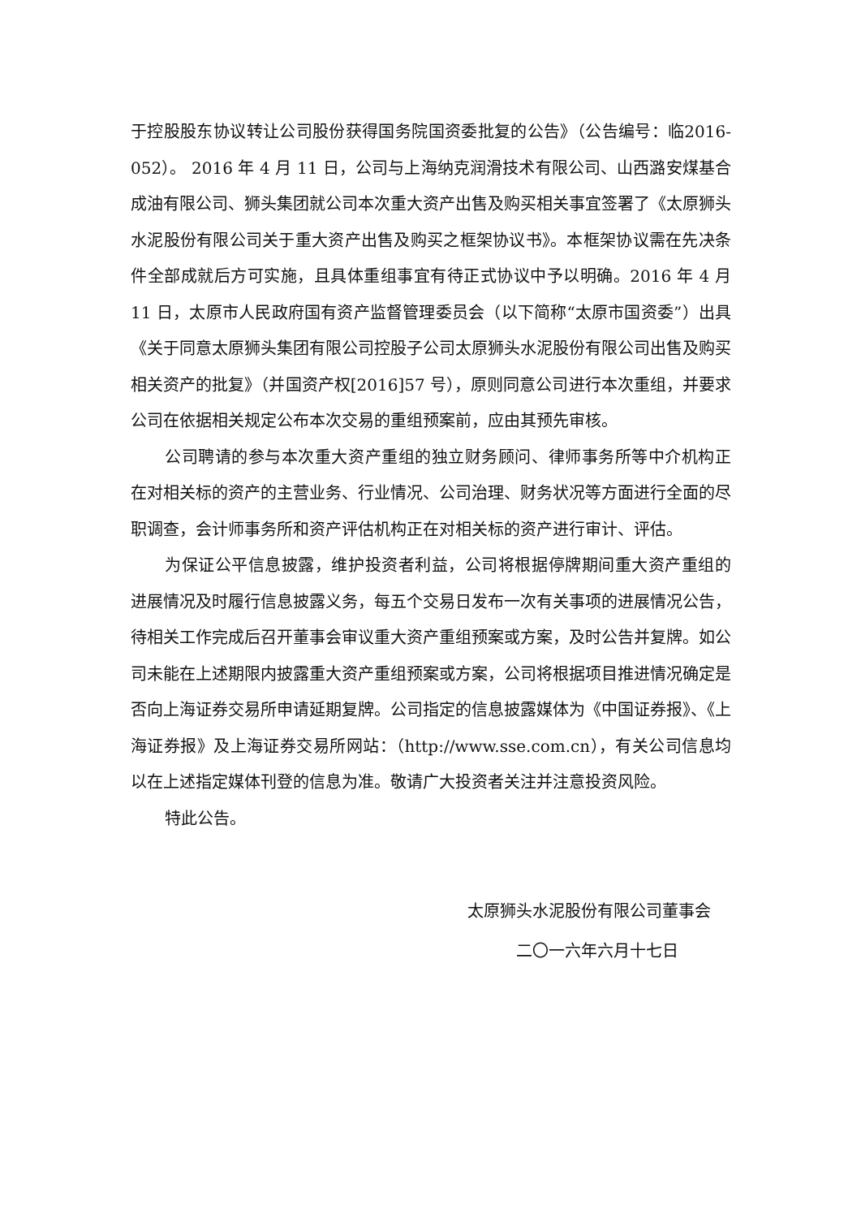于控股股东协议转让公司股份获得国务院国资委批复的公告》（公告编号：临2016-052）。 2016 年 4 月 11 日，公司与上海纳克润滑技术有限公司、山西潞安煤基合成油有限公司、狮头集团就公司本次重大资产出售及购买相关事宜签署了《太原狮头水泥股份有限公司关于重大资产出售及购买之框架协议书》。本框架协议需在先决条件全部成就后方可实施，且具体重组事宜有待正式协议中予以明确。2016 年 4 月 11 日，太原市人民政府国有资产监督管理委员会（以下简称“太原市国资委”）出具《关于同意太原狮头集团有限公司控股子公司太原狮头水泥股份有限公司出售及购买相关资产的批复》（并国资产权[2016]57 号），原则同意公司进行本次重组，并要求公司在依据相关规定公布本次交易的重组预案前，应由其预先审核。
公司聘请的参与本次重大资产重组的独立财务顾问、律师事务所等中介机构正在对相关标的资产的主营业务、行业情况、公司治理、财务状况等方面进行全面的尽职调查，会计师事务所和资产评估机构正在对相关标的资产进行审计、评估。
为保证公平信息披露，维护投资者利益，公司将根据停牌期间重大资产重组的进展情况及时履行信息披露义务，每五个交易日发布一次有关事项的进展情况公告，待相关工作完成后召开董事会审议重大资产重组预案或方案，及时公告并复牌。如公司未能在上述期限内披露重大资产重组预案或方案，公司将根据项目推进情况确定是否向上海证券交易所申请延期复牌。公司指定的信息披露媒体为《中国证券报》、《上海证券报》及上海证券交易所网站：（http://www.sse.com.cn），有关公司信息均以在上述指定媒体刊登的信息为准。敬请广大投资者关注并注意投资风险。
特此公告。
太原狮头水泥股份有限公司董事会
二〇一六年六月十七日